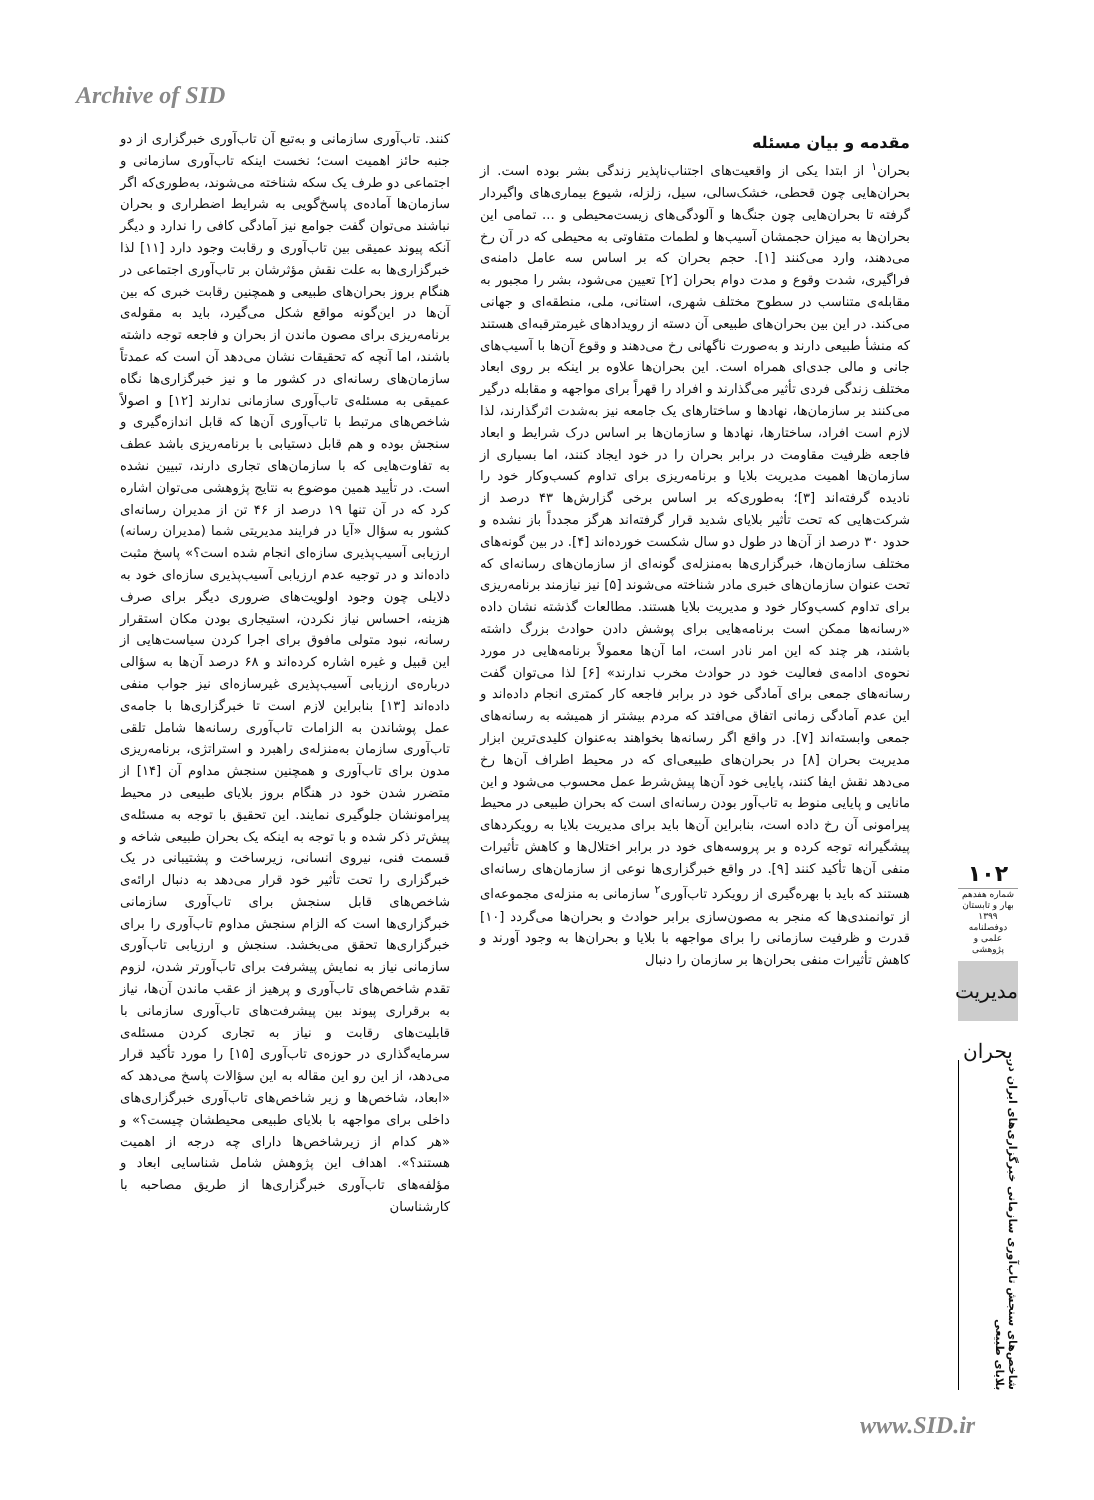Archive of SID
مقدمه و بیان مسئله
بحران<sup>۱</sup> از ابتدا یکی از واقعیت‌های اجتناب‌ناپذیر زندگی بشر بوده است. از بحران‌هایی چون قحطی، خشک‌سالی، سیل، زلزله، شیوع بیماری‌های واگیردار گرفته تا بحران‌هایی چون جنگ‌ها و آلودگی‌های زیست‌محیطی و ... تمامی این بحران‌ها به میزان حجمشان آسیب‌ها و لطمات متفاوتی به محیطی که در آن رخ می‌دهند، وارد می‌کنند [۱]. حجم بحران که بر اساس سه عامل دامنه‌ی فراگیری، شدت وقوع و مدت دوام بحران [۲] تعیین می‌شود، بشر را مجبور به مقابله‌ی متناسب در سطوح مختلف شهری، استانی، ملی، منطقه‌ای و جهانی می‌کند. در این بین بحران‌های طبیعی آن دسته از رویدادهای غیرمترقبه‌ای هستند که منشأ طبیعی دارند و به‌صورت ناگهانی رخ می‌دهند و وقوع آن‌ها با آسیب‌های جانی و مالی جدی‌ای همراه است. این بحران‌ها علاوه بر اینکه بر روی ابعاد مختلف زندگی فردی تأثیر می‌گذارند و افراد را قهراً برای مواجهه و مقابله درگیر می‌کنند بر سازمان‌ها، نهادها و ساختارهای یک جامعه نیز به‌شدت اثرگذارند، لذا لازم است افراد، ساختارها، نهادها و سازمان‌ها بر اساس درک شرایط و ابعاد فاجعه ظرفیت مقاومت در برابر بحران را در خود ایجاد کنند، اما بسیاری از سازمان‌ها اهمیت مدیریت بلایا و برنامه‌ریزی برای تداوم کسب‌وکار خود را نادیده گرفته‌اند [۳]؛ به‌طوری‌که بر اساس برخی گزارش‌ها ۴۳ درصد از شرکت‌هایی که تحت تأثیر بلایای شدید قرار گرفته‌اند هرگز مجدداً باز نشده و حدود ۳۰ درصد از آن‌ها در طول دو سال شکست خورده‌اند [۴]. در بین گونه‌های مختلف سازمان‌ها، خبرگزاری‌ها به‌منزله‌ی گونه‌ای از سازمان‌های رسانه‌ای که تحت عنوان سازمان‌های خبری مادر شناخته می‌شوند [۵] نیز نیازمند برنامه‌ریزی برای تداوم کسب‌وکار خود و مدیریت بلایا هستند. مطالعات گذشته نشان داده «رسانه‌ها ممکن است برنامه‌هایی برای پوشش دادن حوادث بزرگ داشته باشند، هر چند که این امر نادر است، اما آن‌ها معمولاً برنامه‌هایی در مورد نحوه‌ی ادامه‌ی فعالیت خود در حوادث مخرب ندارند» [۶] لذا می‌توان گفت رسانه‌های جمعی برای آمادگی خود در برابر فاجعه کار کمتری انجام داده‌اند و این عدم آمادگی زمانی اتفاق می‌افتد که مردم بیشتر از همیشه به رسانه‌های جمعی وابسته‌اند [۷]. در واقع اگر رسانه‌ها بخواهند به‌عنوان کلیدی‌ترین ابزار مدیریت بحران [۸] در بحران‌های طبیعی‌ای که در محیط اطراف آن‌ها رخ می‌دهد نقش ایفا کنند، پایایی خود آن‌ها پیش‌شرط عمل محسوب می‌شود و این مانایی و پایایی منوط به تاب‌آور بودن رسانه‌ای است که بحران طبیعی در محیط پیرامونی آن رخ داده است، بنابراین آن‌ها باید برای مدیریت بلایا به رویکردهای پیشگیرانه توجه کرده و بر پروسه‌های خود در برابر اختلال‌ها و کاهش تأثیرات منفی آن‌ها تأکید کنند [۹]. در واقع خبرگزاری‌ها نوعی از سازمان‌های رسانه‌ای هستند که باید با بهره‌گیری از رویکرد تاب‌آوری<sup>۲</sup> سازمانی به منزله‌ی مجموعه‌ای از توانمندی‌ها که منجر به مصون‌سازی برابر حوادث و بحران‌ها می‌گردد [۱۰] قدرت و ظرفیت سازمانی را برای مواجهه با بلایا و بحران‌ها به وجود آورند و کاهش تأثیرات منفی بحران‌ها بر سازمان را دنبال
کنند. تاب‌آوری سازمانی و به‌تبع آن تاب‌آوری خبرگزاری از دو جنبه حائز اهمیت است؛ نخست اینکه تاب‌آوری سازمانی و اجتماعی دو طرف یک سکه شناخته می‌شوند، به‌طوری‌که اگر سازمان‌ها آماده‌ی پاسخ‌گویی به شرایط اضطراری و بحران نباشند می‌توان گفت جوامع نیز آمادگی کافی را ندارد و دیگر آنکه پیوند عمیقی بین تاب‌آوری و رقابت وجود دارد [۱۱] لذا خبرگزاری‌ها به علت نقش مؤثرشان بر تاب‌آوری اجتماعی در هنگام بروز بحران‌های طبیعی و همچنین رقابت خبری که بین آن‌ها در این‌گونه مواقع شکل می‌گیرد، باید به مقوله‌ی برنامه‌ریزی برای مصون ماندن از بحران و فاجعه توجه داشته باشند، اما آنچه که تحقیقات نشان می‌دهد آن است که عمدتاً سازمان‌های رسانه‌ای در کشور ما و نیز خبرگزاری‌ها نگاه عمیقی به مسئله‌ی تاب‌آوری سازمانی ندارند [۱۲] و اصولاً شاخص‌های مرتبط با تاب‌آوری آن‌ها که قابل اندازه‌گیری و سنجش بوده و هم قابل دستیابی با برنامه‌ریزی باشد عطف به تفاوت‌هایی که با سازمان‌های تجاری دارند، تبیین نشده است. در تأیید همین موضوع به نتایج پژوهشی می‌توان اشاره کرد که در آن تنها ۱۹ درصد از ۴۶ تن از مدیران رسانه‌ای کشور به سؤال «آیا در فرایند مدیریتی شما (مدیران رسانه) ارزیابی آسیب‌پذیری سازه‌ای انجام شده است؟» پاسخ مثبت داده‌اند و در توجیه عدم ارزیابی آسیب‌پذیری سازه‌ای خود به دلایلی چون وجود اولویت‌های ضروری دیگر برای صرف هزینه، احساس نیاز نکردن، استیجاری بودن مکان استقرار رسانه، نبود متولی مافوق برای اجرا کردن سیاست‌هایی از این قبیل و غیره اشاره کرده‌اند و ۶۸ درصد آن‌ها به سؤالی درباره‌ی ارزیابی آسیب‌پذیری غیرسازه‌ای نیز جواب منفی داده‌اند [۱۳] بنابراین لازم است تا خبرگزاری‌ها با جامه‌ی عمل پوشاندن به الزامات تاب‌آوری رسانه‌ها شامل تلقی تاب‌آوری سازمان به‌منزله‌ی راهبرد و استراتژی، برنامه‌ریزی مدون برای تاب‌آوری و همچنین سنجش مداوم آن [۱۴] از متضرر شدن خود در هنگام بروز بلایای طبیعی در محیط پیرامونشان جلوگیری نمایند. این تحقیق با توجه به مسئله‌ی پیش‌تر ذکر شده و با توجه به اینکه یک بحران طبیعی شاخه و قسمت فنی، نیروی انسانی، زیرساخت و پشتیبانی در یک خبرگزاری را تحت تأثیر خود قرار می‌دهد به دنبال ارائه‌ی شاخص‌های قابل سنجش برای تاب‌آوری سازمانی خبرگزاری‌ها است که الزام سنجش مداوم تاب‌آوری را برای خبرگزاری‌ها تحقق می‌بخشد. سنجش و ارزیابی تاب‌آوری سازمانی نیاز به نمایش پیشرفت برای تاب‌آورتر شدن، لزوم تقدم شاخص‌های تاب‌آوری و پرهیز از عقب ماندن آن‌ها، نیاز به برقراری پیوند بین پیشرفت‌های تاب‌آوری سازمانی با قابلیت‌های رقابت و نیاز به تجاری کردن مسئله‌ی سرمایه‌گذاری در حوزه‌ی تاب‌آوری [۱۵] را مورد تأکید قرار می‌دهد، از این رو این مقاله به این سؤالات پاسخ می‌دهد که «ابعاد، شاخص‌ها و زیر شاخص‌های تاب‌آوری خبرگزاری‌های داخلی برای مواجهه با بلایای طبیعی محیطشان چیست؟» و «هر کدام از زیرشاخص‌ها دارای چه درجه از اهمیت هستند؟». اهداف این پژوهش شامل شناسایی ابعاد و مؤلفه‌های تاب‌آوری خبرگزاری‌ها از طریق مصاحبه با کارشناسان
۱۰۲
شماره هفدهم
بهار و تابستان ۱۳۹۹
دوفصلنامه علمی و پژوهشی
مدیریت بحران
شاخص‌های سنجش تاب‌آوری سازمانی خبرگزاری‌های ایران در بلایای طبیعی
www.SID.ir